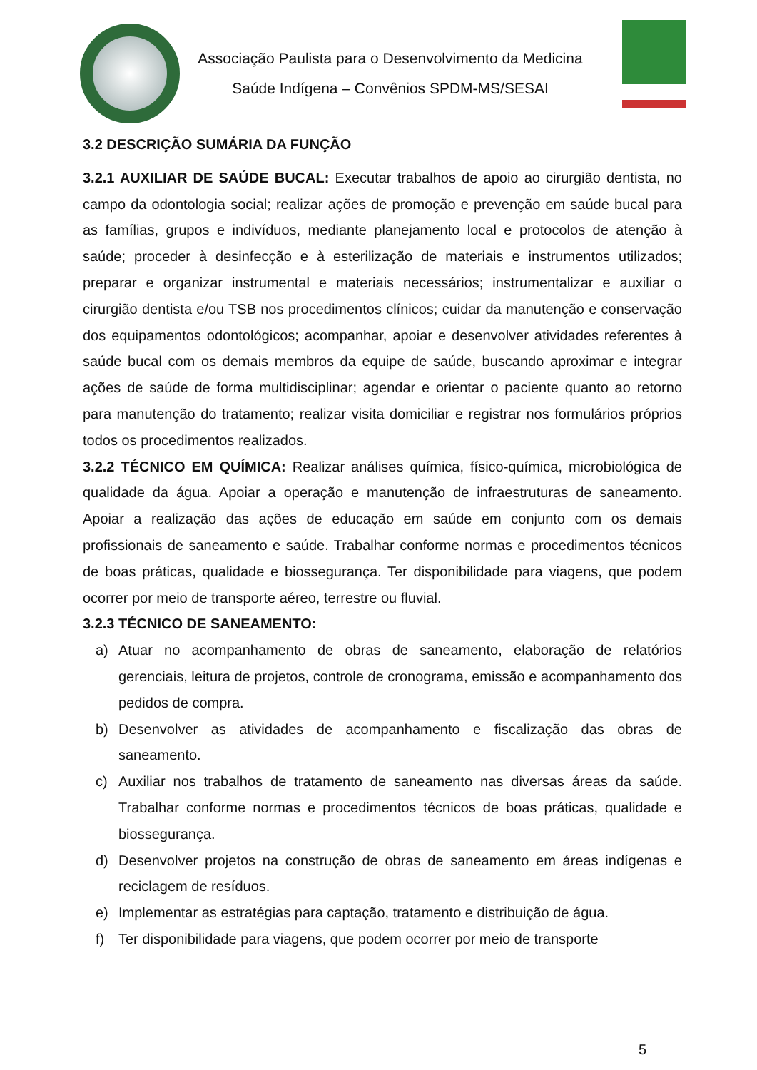Associação Paulista para o Desenvolvimento da Medicina
Saúde Indígena – Convênios SPDM-MS/SESAI
3.2 DESCRIÇÃO SUMÁRIA DA FUNÇÃO
3.2.1 AUXILIAR DE SAÚDE BUCAL: Executar trabalhos de apoio ao cirurgião dentista, no campo da odontologia social; realizar ações de promoção e prevenção em saúde bucal para as famílias, grupos e indivíduos, mediante planejamento local e protocolos de atenção à saúde; proceder à desinfecção e à esterilização de materiais e instrumentos utilizados; preparar e organizar instrumental e materiais necessários; instrumentalizar e auxiliar o cirurgião dentista e/ou TSB nos procedimentos clínicos; cuidar da manutenção e conservação dos equipamentos odontológicos; acompanhar, apoiar e desenvolver atividades referentes à saúde bucal com os demais membros da equipe de saúde, buscando aproximar e integrar ações de saúde de forma multidisciplinar; agendar e orientar o paciente quanto ao retorno para manutenção do tratamento; realizar visita domiciliar e registrar nos formulários próprios todos os procedimentos realizados.
3.2.2 TÉCNICO EM QUÍMICA: Realizar análises química, físico-química, microbiológica de qualidade da água. Apoiar a operação e manutenção de infraestruturas de saneamento. Apoiar a realização das ações de educação em saúde em conjunto com os demais profissionais de saneamento e saúde. Trabalhar conforme normas e procedimentos técnicos de boas práticas, qualidade e biossegurança. Ter disponibilidade para viagens, que podem ocorrer por meio de transporte aéreo, terrestre ou fluvial.
3.2.3 TÉCNICO DE SANEAMENTO:
a) Atuar no acompanhamento de obras de saneamento, elaboração de relatórios gerenciais, leitura de projetos, controle de cronograma, emissão e acompanhamento dos pedidos de compra.
b) Desenvolver as atividades de acompanhamento e fiscalização das obras de saneamento.
c) Auxiliar nos trabalhos de tratamento de saneamento nas diversas áreas da saúde. Trabalhar conforme normas e procedimentos técnicos de boas práticas, qualidade e biossegurança.
d) Desenvolver projetos na construção de obras de saneamento em áreas indígenas e reciclagem de resíduos.
e) Implementar as estratégias para captação, tratamento e distribuição de água.
f) Ter disponibilidade para viagens, que podem ocorrer por meio de transporte
5